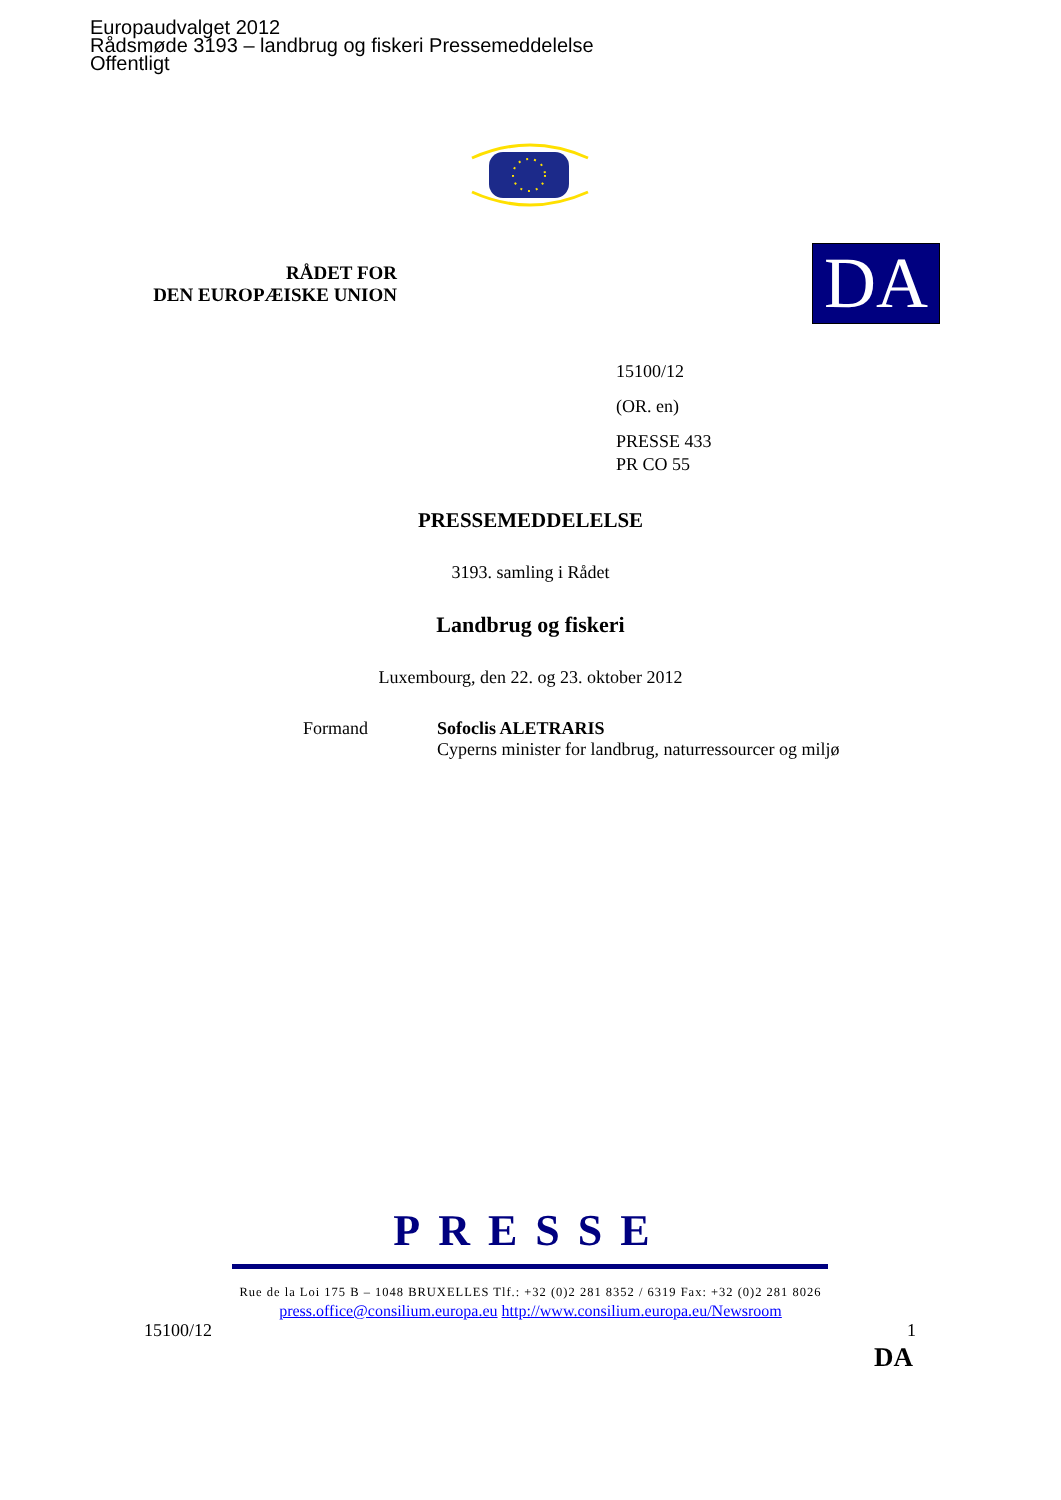Europaudvalget 2012
Rådsmøde 3193 – landbrug og fiskeri Pressemeddelelse
Offentligt
RÅDET FOR
DEN EUROPÆISKE UNION
DA
15100/12
(OR. en)
PRESSE 433
PR CO 55
PRESSEMEDDELELSE
3193. samling i Rådet
Landbrug og fiskeri
Luxembourg, den 22. og 23. oktober 2012
Formand Sofoclis ALETRARIS
Cyperns minister for landbrug, naturressourcer og miljø
PRESSE
Rue de la Loi 175 B – 1048 BRUXELLES Tlf.: +32 (0)2 281 8352 / 6319 Fax: +32 (0)2 281 8026
press.office@consilium.europa.eu http://www.consilium.europa.eu/Newsroom
15100/12 1
DA